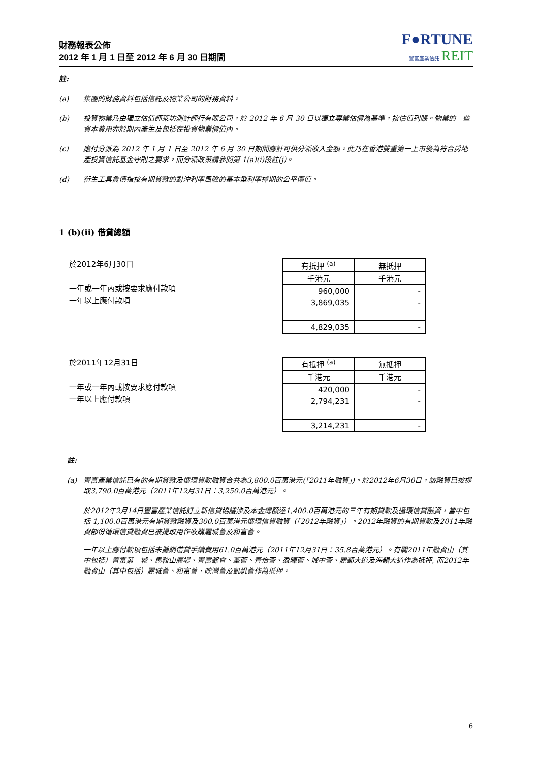財務報表公佈
2012 年 1 月 1 日至 2012 年 6 月 30 日期間
F●RTUNE
置富產業信託 REIT
註:
(a) 集團的財務資料包括信託及物業公司的財務資料。
(b) 投資物業乃由獨立估值師萊坊測計師行有限公司，於 2012 年 6 月 30 日以獨立專業估價為基準，按估值列賬。物業的一些資本費用亦於期內產生及包括在投資物業價值內。
(c) 應付分派為 2012 年 1 月 1 日至 2012 年 6 月 30 日期間應計可供分派收入金額。此乃在香港雙重第一上市後為符合房地產投資信託基金守則之要求，而分派政策請參閱第 1(a)(i)段註(j)。
(d) 衍生工具負債指按有期貸款的對沖利率風險的基本型利率掉期的公平價值。
1 (b)(ii) 借貸總額
於2012年6月30日
一年或一年內或按要求應付款項
一年以上應付款項
| 有抵押 <sup>(a)</sup> | 無抵押 |
| 千港元 | 千港元 |
| 960,000 | - |
| 3,869,035 | - |
| 4,829,035 | - |
於2011年12月31日
一年或一年內或按要求應付款項
一年以上應付款項
| 有抵押 <sup>(a)</sup> | 無抵押 |
| 千港元 | 千港元 |
| 420,000 | - |
| 2,794,231 | - |
| 3,214,231 | - |
註:
(a) 置富產業信託已有的有期貸款及循環貸款融資合共為3,800.0百萬港元(「2011年融資」)。於2012年6月30日，該融資已被提取3,790.0百萬港元（2011年12月31日：3,250.0百萬港元）。
於2012年2月14日置富產業信託訂立新信貸協議涉及本金總額達1,400.0百萬港元的三年有期貸款及循環信貸融資，當中包括 1,100.0百萬港元有期貸款融資及300.0百萬港元循環信貸融資（「2012年融資」）。2012年融資的有期貸款及2011年融資部份循環信貸融資已被提取用作收購麗城薈及和富薈。
一年以上應付款項包括未攤銷借貸手續費用61.0百萬港元（2011年12月31日：35.8百萬港元）。有關2011年融資由（其中包括）置富第一城、馬鞍山廣場、置富都會、荃薈、青怡薈、盈暉薈、城中薈、麗都大道及海韻大道作為抵押, 而2012年融資由（其中包括）麗城薈、和富薈、映灣薈及凱帆薈作為抵押。
6